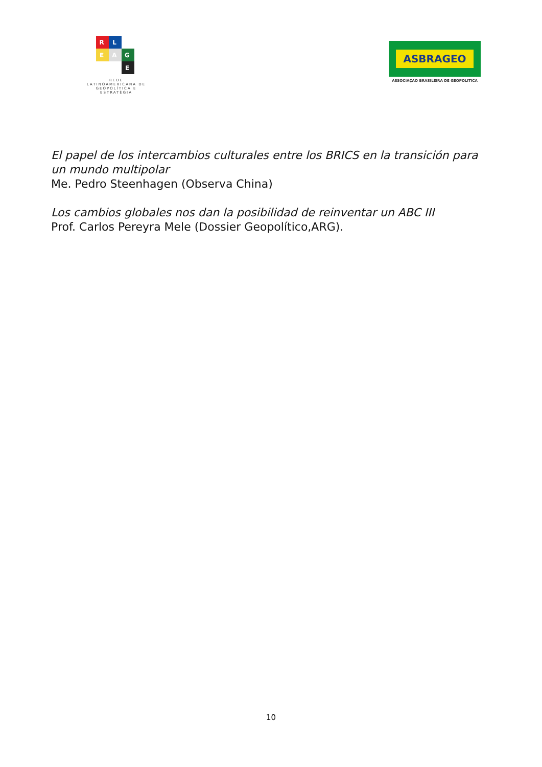R
L
E
A
G
E
REDE
LATINOAMERICANA DE
GEOPOLÍTICA E
ESTRATÉGIA
ASBRAGEO
ASSOCIAÇAO BRASILEIRA DE GEOPOLITICA
El papel de los intercambios culturales entre los BRICS en la transición para un mundo multipolar
Me. Pedro Steenhagen (Observa China)
Los cambios globales nos dan la posibilidad de reinventar un ABC III
Prof. Carlos Pereyra Mele (Dossier Geopolítico,ARG).
10